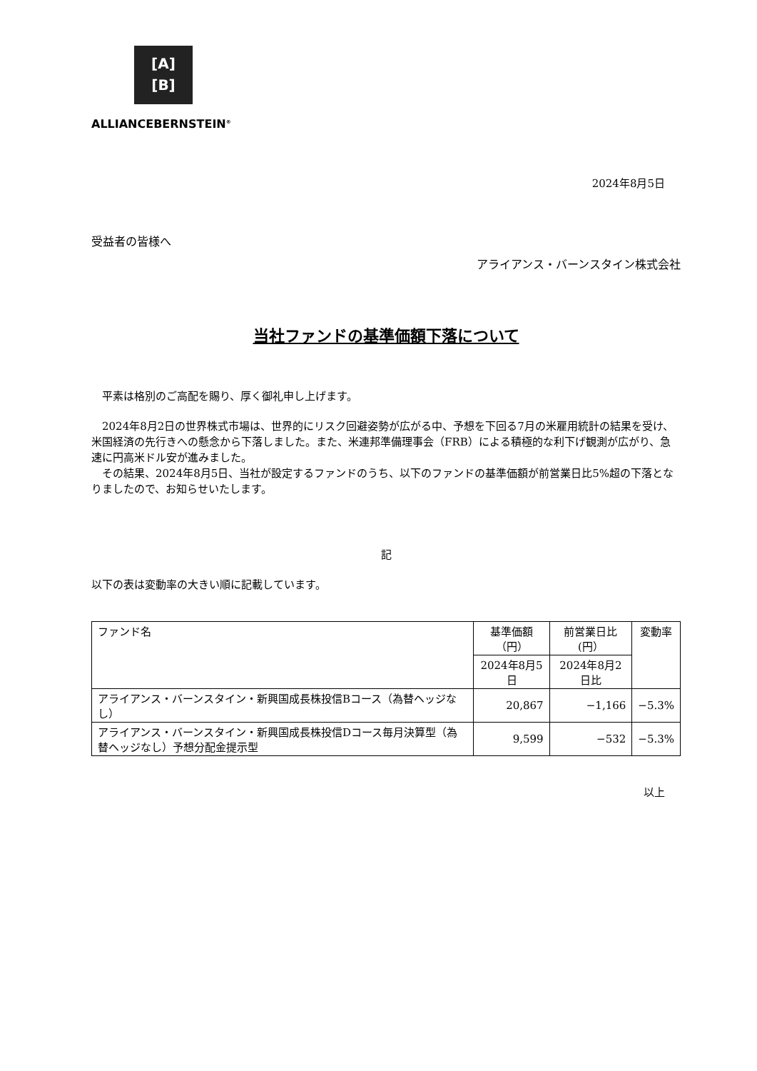[A]
[B]
ALLIANCEBERNSTEIN<sup>®</sup>
2024年8月5日
受益者の皆様へ
アライアンス・バーンスタイン株式会社
当社ファンドの基準価額下落について
　平素は格別のご高配を賜り、厚く御礼申し上げます。
　2024年8月2日の世界株式市場は、世界的にリスク回避姿勢が広がる中、予想を下回る7月の米雇用統計の結果を受け、米国経済の先行きへの懸念から下落しました。また、米連邦準備理事会（FRB）による積極的な利下げ観測が広がり、急速に円高米ドル安が進みました。
　その結果、2024年8月5日、当社が設定するファンドのうち、以下のファンドの基準価額が前営業日比5%超の下落となりましたので、お知らせいたします。
記
以下の表は変動率の大きい順に記載しています。
| ファンド名 | 基準価額（円） | 前営業日比(円） | 変動率 |
| --- | --- | --- | --- |
| | 2024年8月5日 | 2024年8月2日比 | |
| アライアンス・バーンスタイン・新興国成長株投信Bコース（為替ヘッジなし） | 20,867 | −1,166 | −5.3% |
| アライアンス・バーンスタイン・新興国成長株投信Dコース毎月決算型（為替ヘッジなし）予想分配金提示型 | 9,599 | −532 | −5.3% |
以上